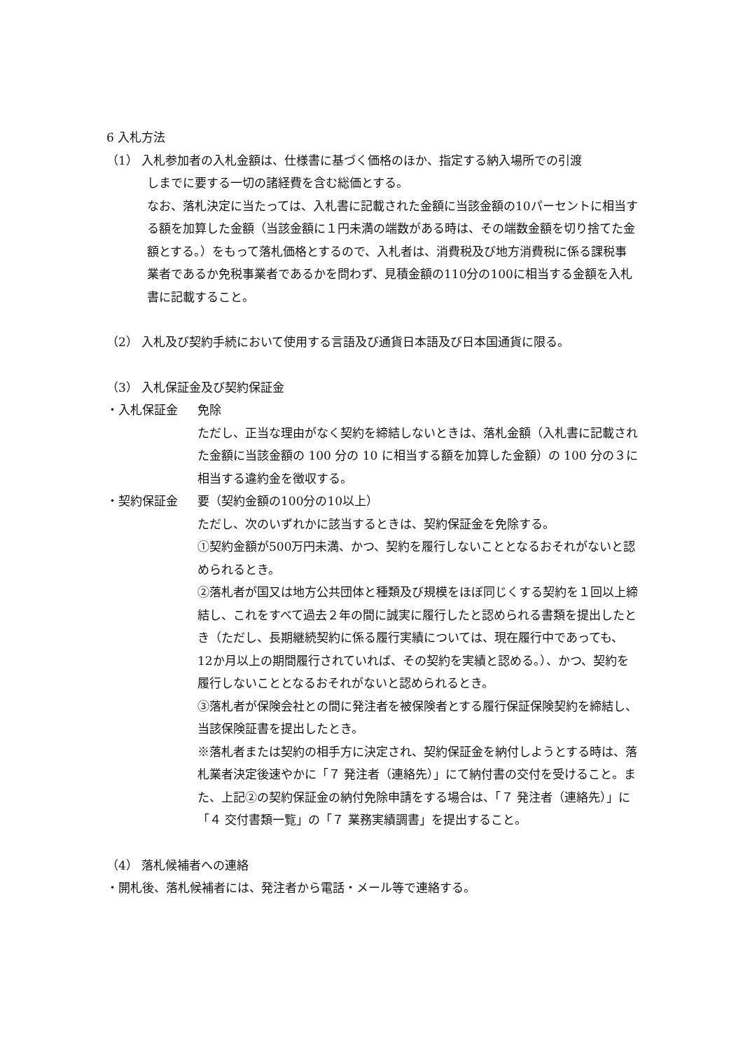6 入札方法
（1） 入札参加者の入札金額は、仕様書に基づく価格のほか、指定する納入場所での引渡
しまでに要する一切の諸経費を含む総価とする。
なお、落札決定に当たっては、入札書に記載された金額に当該金額の10パーセントに相当する額を加算した金額（当該金額に１円未満の端数がある時は、その端数金額を切り捨てた金額とする。）をもって落札価格とするので、入札者は、消費税及び地方消費税に係る課税事業者であるか免税事業者であるかを問わず、見積金額の110分の100に相当する金額を入札書に記載すること。
（2） 入札及び契約手続において使用する言語及び通貨日本語及び日本国通貨に限る。
（3） 入札保証金及び契約保証金
・入札保証金 免除
ただし、正当な理由がなく契約を締結しないときは、落札金額（入札書に記載された金額に当該金額の 100 分の 10 に相当する額を加算した金額）の 100 分の３に相当する違約金を徴収する。
・契約保証金 要（契約金額の100分の10以上）
ただし、次のいずれかに該当するときは、契約保証金を免除する。
①契約金額が500万円未満、かつ、契約を履行しないこととなるおそれがないと認められるとき。
②落札者が国又は地方公共団体と種類及び規模をほぼ同じくする契約を１回以上締結し、これをすべて過去２年の間に誠実に履行したと認められる書類を提出したとき（ただし、長期継続契約に係る履行実績については、現在履行中であっても、12か月以上の期間履行されていれば、その契約を実績と認める。）、かつ、契約を履行しないこととなるおそれがないと認められるとき。
③落札者が保険会社との間に発注者を被保険者とする履行保証保険契約を締結し、当該保険証書を提出したとき。
※落札者または契約の相手方に決定され、契約保証金を納付しようとする時は、落札業者決定後速やかに「７ 発注者（連絡先）」にて納付書の交付を受けること。また、上記②の契約保証金の納付免除申請をする場合は、「７ 発注者（連絡先）」に「４ 交付書類一覧」の「７ 業務実績調書」を提出すること。
（4） 落札候補者への連絡
・開札後、落札候補者には、発注者から電話・メール等で連絡する。